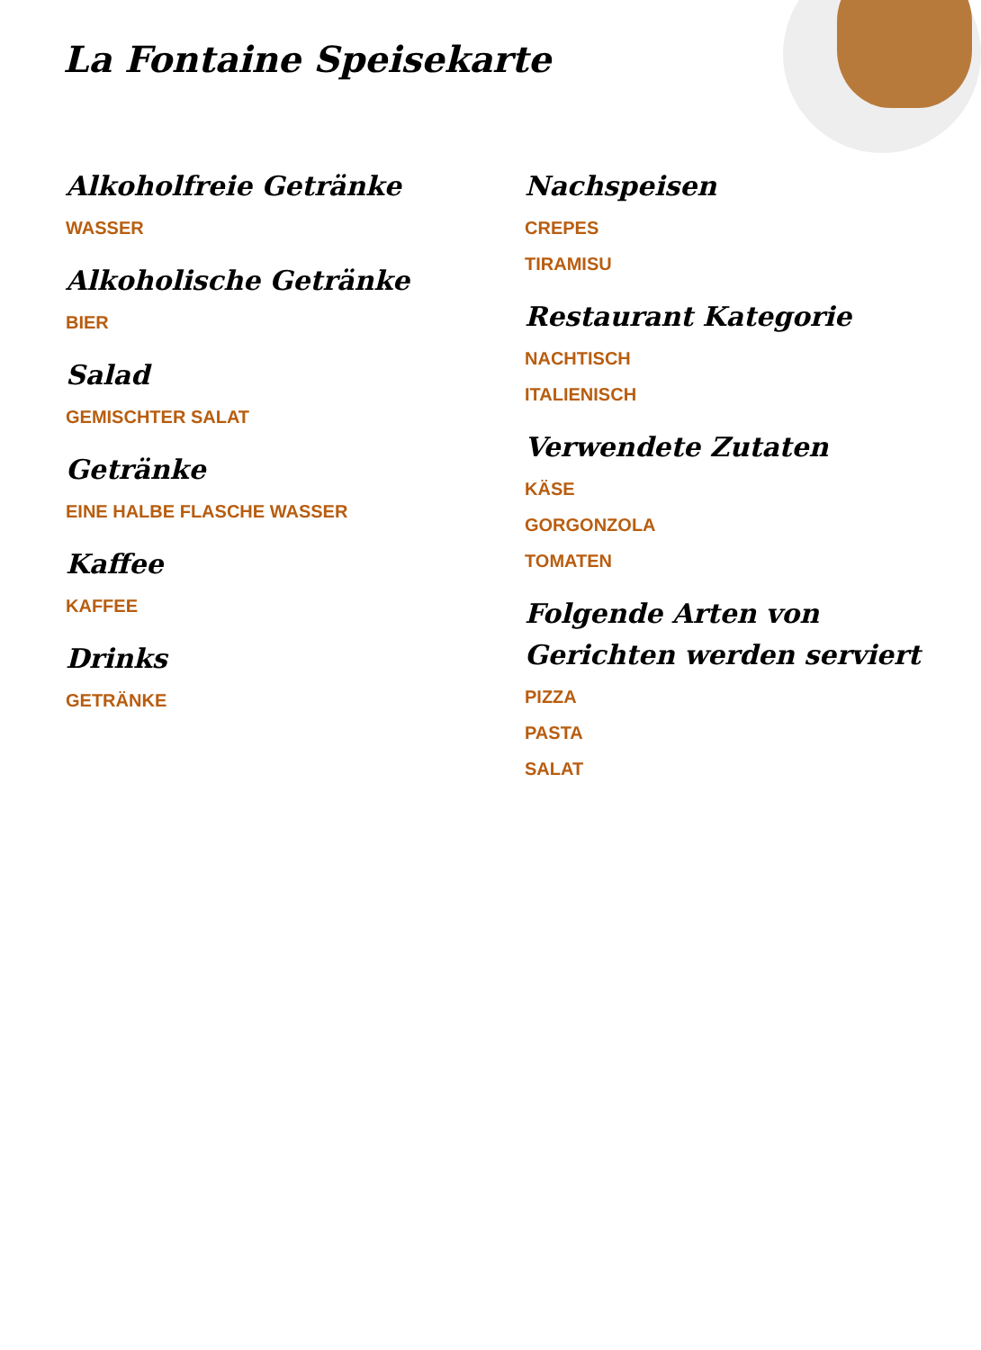La Fontaine Speisekarte
Alkoholfreie Getränke
WASSER
Alkoholische Getränke
BIER
Salad
GEMISCHTER SALAT
Getränke
EINE HALBE FLASCHE WASSER
Kaffee
KAFFEE
Drinks
GETRÄNKE
Nachspeisen
CREPES
TIRAMISU
Restaurant Kategorie
NACHTISCH
ITALIENISCH
Verwendete Zutaten
KÄSE
GORGONZOLA
TOMATEN
Folgende Arten von Gerichten werden serviert
PIZZA
PASTA
SALAT